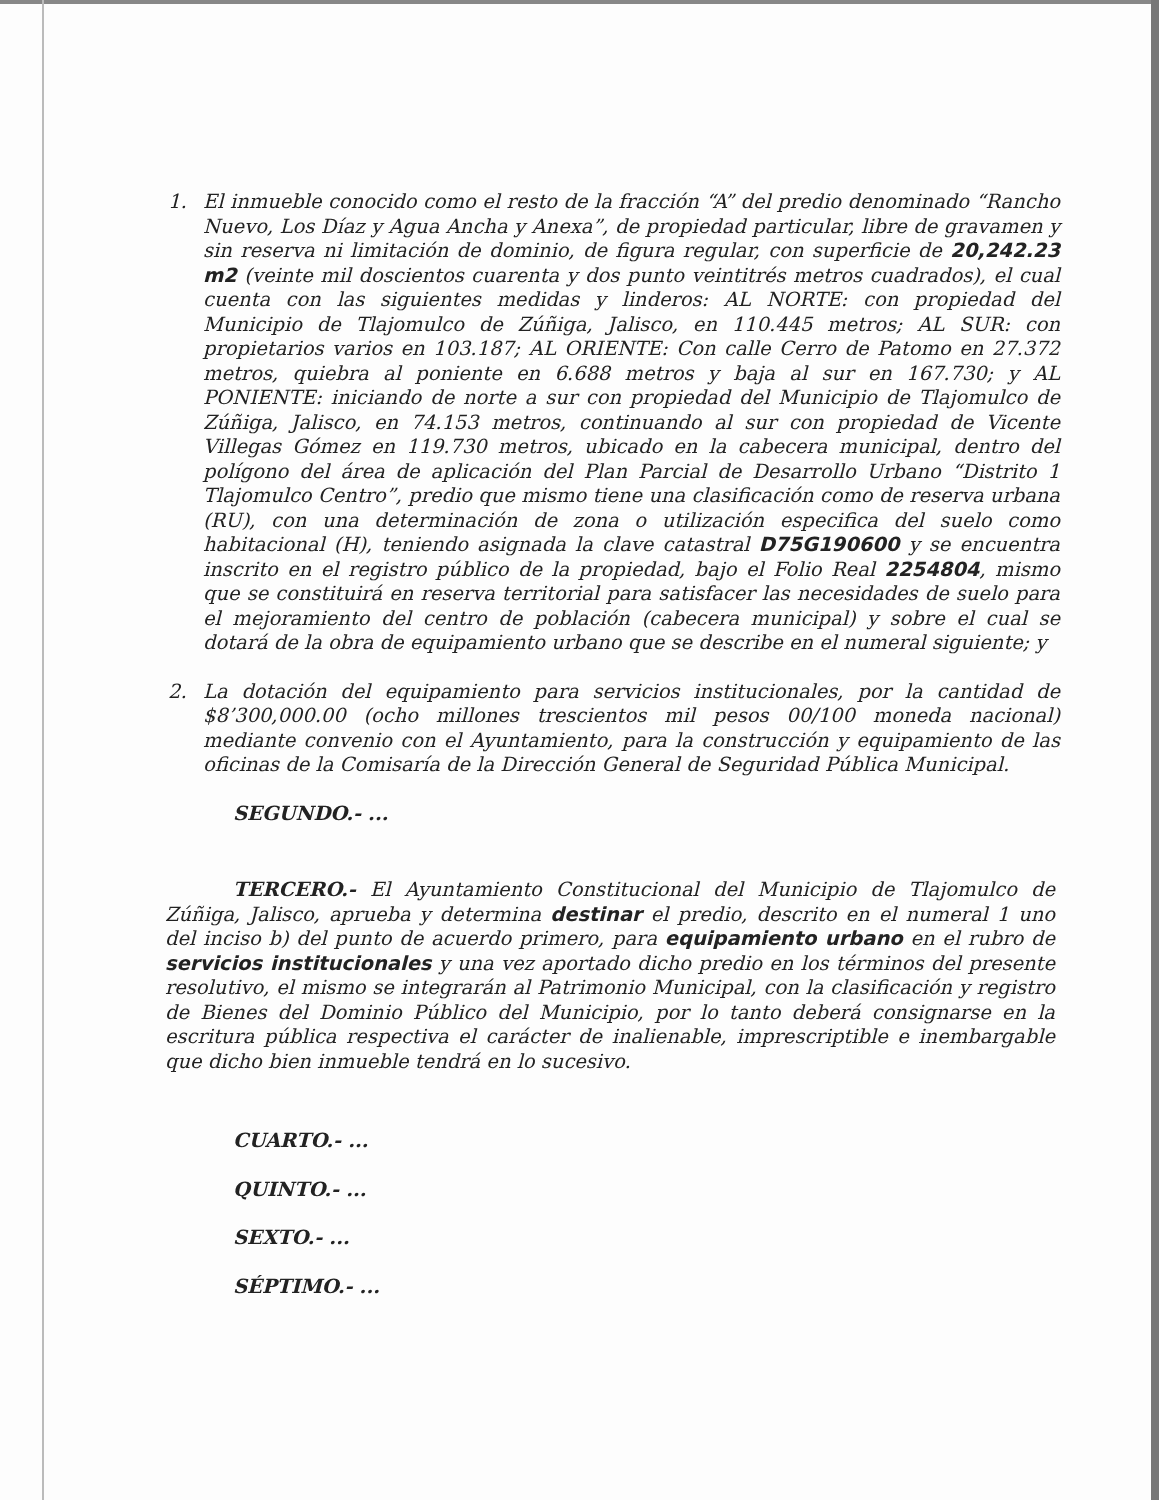1. El inmueble conocido como el resto de la fracción “A” del predio denominado “Rancho Nuevo, Los Díaz y Agua Ancha y Anexa”, de propiedad particular, libre de gravamen y sin reserva ni limitación de dominio, de figura regular, con superficie de 20,242.23 m2 (veinte mil doscientos cuarenta y dos punto veintitrés metros cuadrados), el cual cuenta con las siguientes medidas y linderos: AL NORTE: con propiedad del Municipio de Tlajomulco de Zúñiga, Jalisco, en 110.445 metros; AL SUR: con propietarios varios en 103.187; AL ORIENTE: Con calle Cerro de Patomo en 27.372 metros, quiebra al poniente en 6.688 metros y baja al sur en 167.730; y AL PONIENTE: iniciando de norte a sur con propiedad del Municipio de Tlajomulco de Zúñiga, Jalisco, en 74.153 metros, continuando al sur con propiedad de Vicente Villegas Gómez en 119.730 metros, ubicado en la cabecera municipal, dentro del polígono del área de aplicación del Plan Parcial de Desarrollo Urbano “Distrito 1 Tlajomulco Centro”, predio que mismo tiene una clasificación como de reserva urbana (RU), con una determinación de zona o utilización especifica del suelo como habitacional (H), teniendo asignada la clave catastral D75G190600 y se encuentra inscrito en el registro público de la propiedad, bajo el Folio Real 2254804, mismo que se constituirá en reserva territorial para satisfacer las necesidades de suelo para el mejoramiento del centro de población (cabecera municipal) y sobre el cual se dotará de la obra de equipamiento urbano que se describe en el numeral siguiente; y
2. La dotación del equipamiento para servicios institucionales, por la cantidad de $8’300,000.00 (ocho millones trescientos mil pesos 00/100 moneda nacional) mediante convenio con el Ayuntamiento, para la construcción y equipamiento de las oficinas de la Comisaría de la Dirección General de Seguridad Pública Municipal.
SEGUNDO.- ...
TERCERO.- El Ayuntamiento Constitucional del Municipio de Tlajomulco de Zúñiga, Jalisco, aprueba y determina destinar el predio, descrito en el numeral 1 uno del inciso b) del punto de acuerdo primero, para equipamiento urbano en el rubro de servicios institucionales y una vez aportado dicho predio en los términos del presente resolutivo, el mismo se integrarán al Patrimonio Municipal, con la clasificación y registro de Bienes del Dominio Público del Municipio, por lo tanto deberá consignarse en la escritura pública respectiva el carácter de inalienable, imprescriptible e inembargable que dicho bien inmueble tendrá en lo sucesivo.
CUARTO.- ...
QUINTO.- ...
SEXTO.- ...
SÉPTIMO.- ...